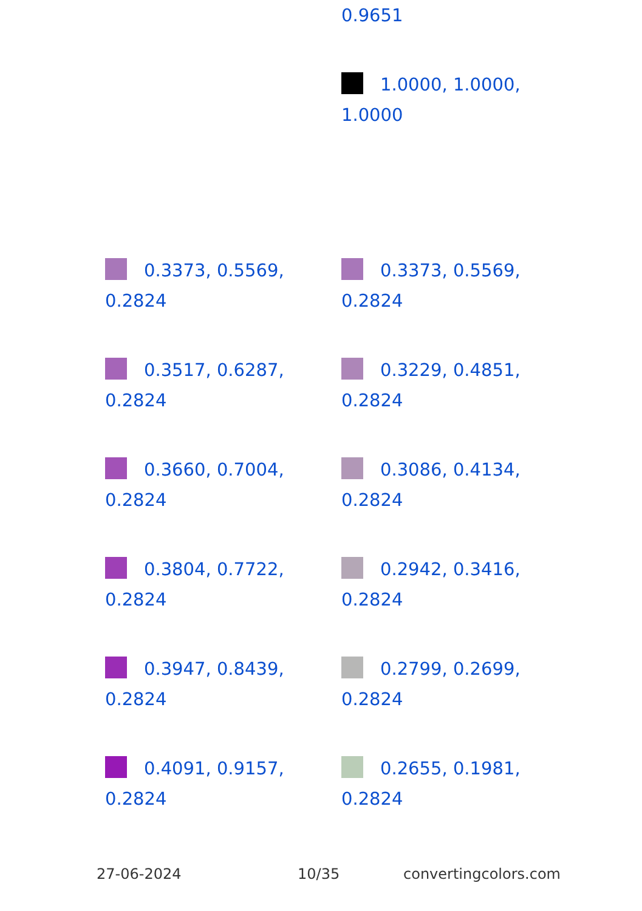0.9651
1.0000, 1.0000, 1.0000
0.3373, 0.5569, 0.2824
0.3373, 0.5569, 0.2824
0.3517, 0.6287, 0.2824
0.3229, 0.4851, 0.2824
0.3660, 0.7004, 0.2824
0.3086, 0.4134, 0.2824
0.3804, 0.7722, 0.2824
0.2942, 0.3416, 0.2824
0.3947, 0.8439, 0.2824
0.2799, 0.2699, 0.2824
0.4091, 0.9157, 0.2824
0.2655, 0.1981, 0.2824
27-06-2024 10/35 convertingcolors.com